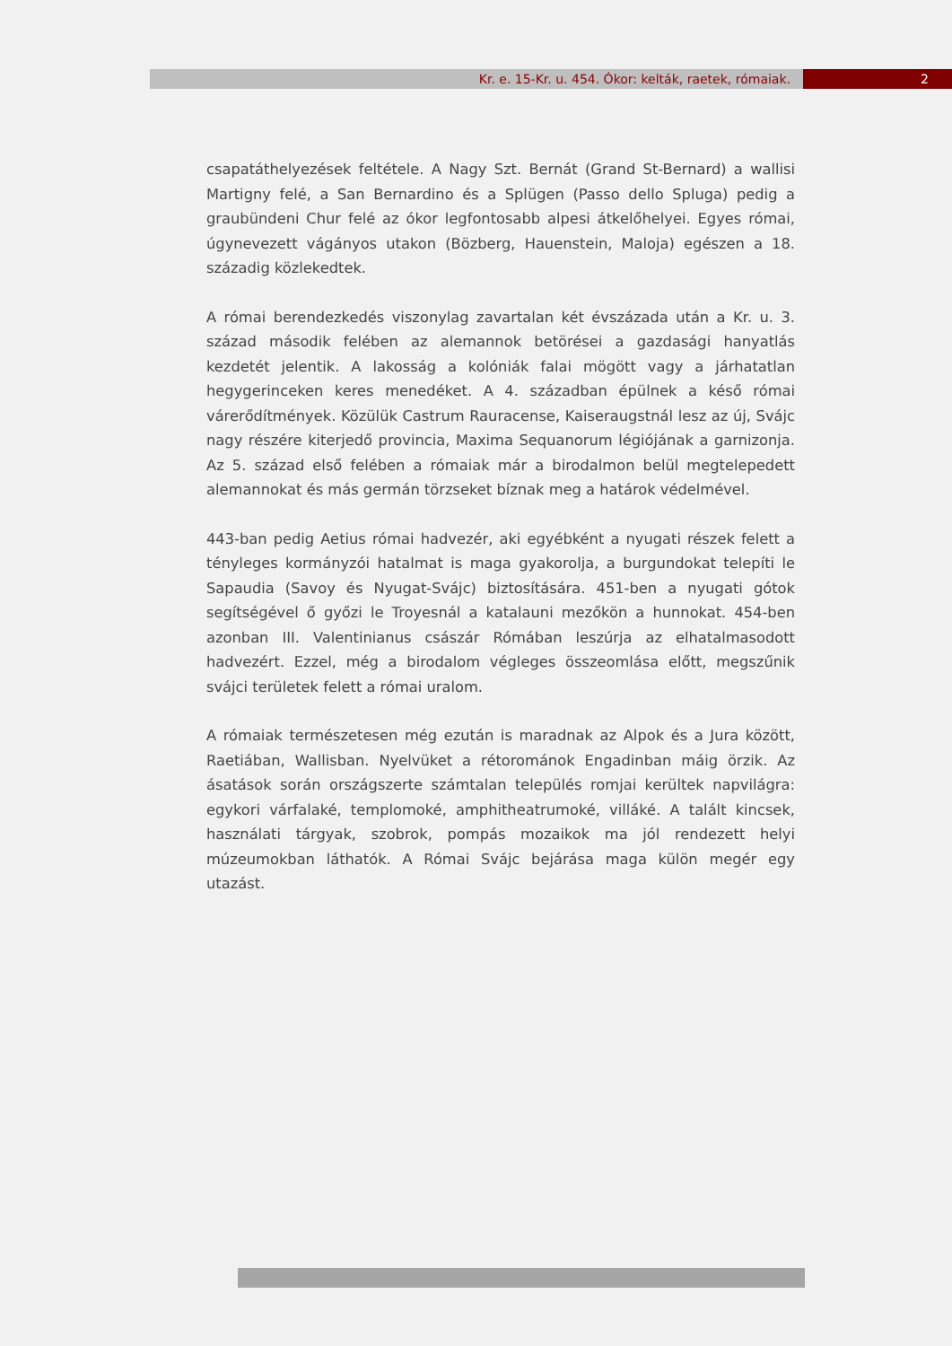Kr. e. 15-Kr. u. 454. Ókor: kelták, raetek, rómaiak.
2
csapatáthelyezések feltétele. A Nagy Szt. Bernát (Grand St-Bernard) a wallisi Martigny felé, a San Bernardino és a Splügen (Passo dello Spluga) pedig a graubündeni Chur felé az ókor legfontosabb alpesi átkelőhelyei. Egyes római, úgynevezett vágányos utakon (Bözberg, Hauenstein, Maloja) egészen a 18. századig közlekedtek.
A római berendezkedés viszonylag zavartalan két évszázada után a Kr. u. 3. század második felében az alemannok betörései a gazdasági hanyatlás kezdetét jelentik. A lakosság a kolóniák falai mögött vagy a járhatatlan hegygerinceken keres menedéket. A 4. században épülnek a késő római várerődítmények. Közülük Castrum Rauracense, Kaiseraugstnál lesz az új, Svájc nagy részére kiterjedő provincia, Maxima Sequanorum légiójának a garnizonja. Az 5. század első felében a rómaiak már a birodalmon belül megtelepedett alemannokat és más germán törzseket bíznak meg a határok védelmével.
443-ban pedig Aetius római hadvezér, aki egyébként a nyugati részek felett a tényleges kormányzói hatalmat is maga gyakorolja, a burgundokat telepíti le Sapaudia (Savoy és Nyugat-Svájc) biztosítására. 451-ben a nyugati gótok segítségével ő győzi le Troyesnál a katalauni mezőkön a hunnokat. 454-ben azonban III. Valentinianus császár Rómában leszúrja az elhatalmasodott hadvezért. Ezzel, még a birodalom végleges összeomlása előtt, megszűnik svájci területek felett a római uralom.
A rómaiak természetesen még ezután is maradnak az Alpok és a Jura között, Raetiában, Wallisban. Nyelvüket a rétorománok Engadinban máig örzik. Az ásatások során országszerte számtalan település romjai kerültek napvilágra: egykori várfalaké, templomoké, amphitheatrumoké, villáké. A talált kincsek, használati tárgyak, szobrok, pompás mozaikok ma jól rendezett helyi múzeumokban láthatók. A Római Svájc bejárása maga külön megér egy utazást.